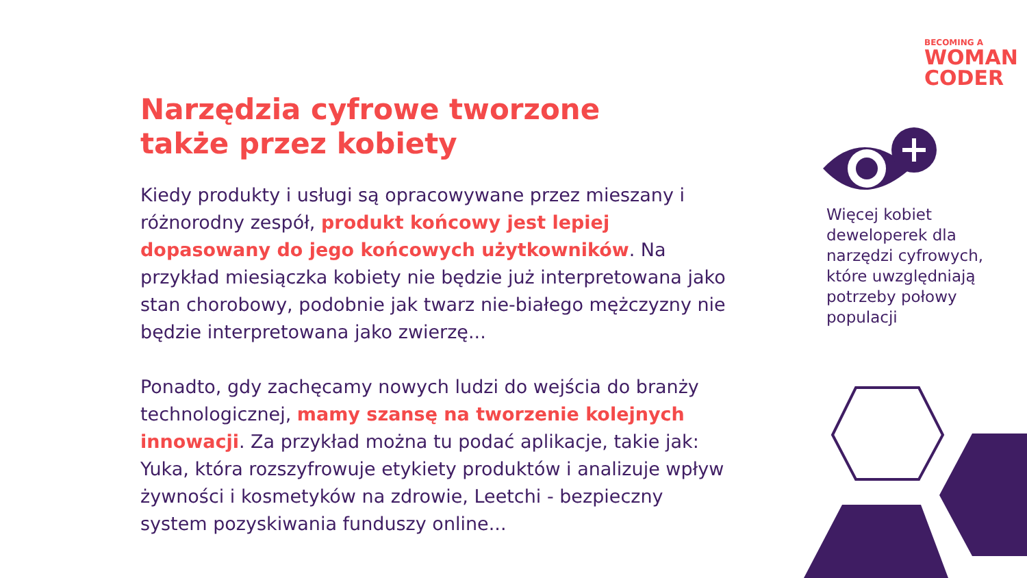BECOMING A
WOMAN
CODER
Narzędzia cyfrowe tworzone
także przez kobiety
Kiedy produkty i usługi są opracowywane przez mieszany i różnorodny zespół, produkt końcowy jest lepiej dopasowany do jego końcowych użytkowników. Na przykład miesiączka kobiety nie będzie już interpretowana jako stan chorobowy, podobnie jak twarz nie-białego mężczyzny nie będzie interpretowana jako zwierzę...
Ponadto, gdy zachęcamy nowych ludzi do wejścia do branży technologicznej, mamy szansę na tworzenie kolejnych innowacji. Za przykład można tu podać aplikacje, takie jak: Yuka, która rozszyfrowuje etykiety produktów i analizuje wpływ żywności i kosmetyków na zdrowie, Leetchi - bezpieczny system pozyskiwania funduszy online...
Więcej kobiet deweloperek dla narzędzi cyfrowych, które uwzględniają potrzeby połowy populacji